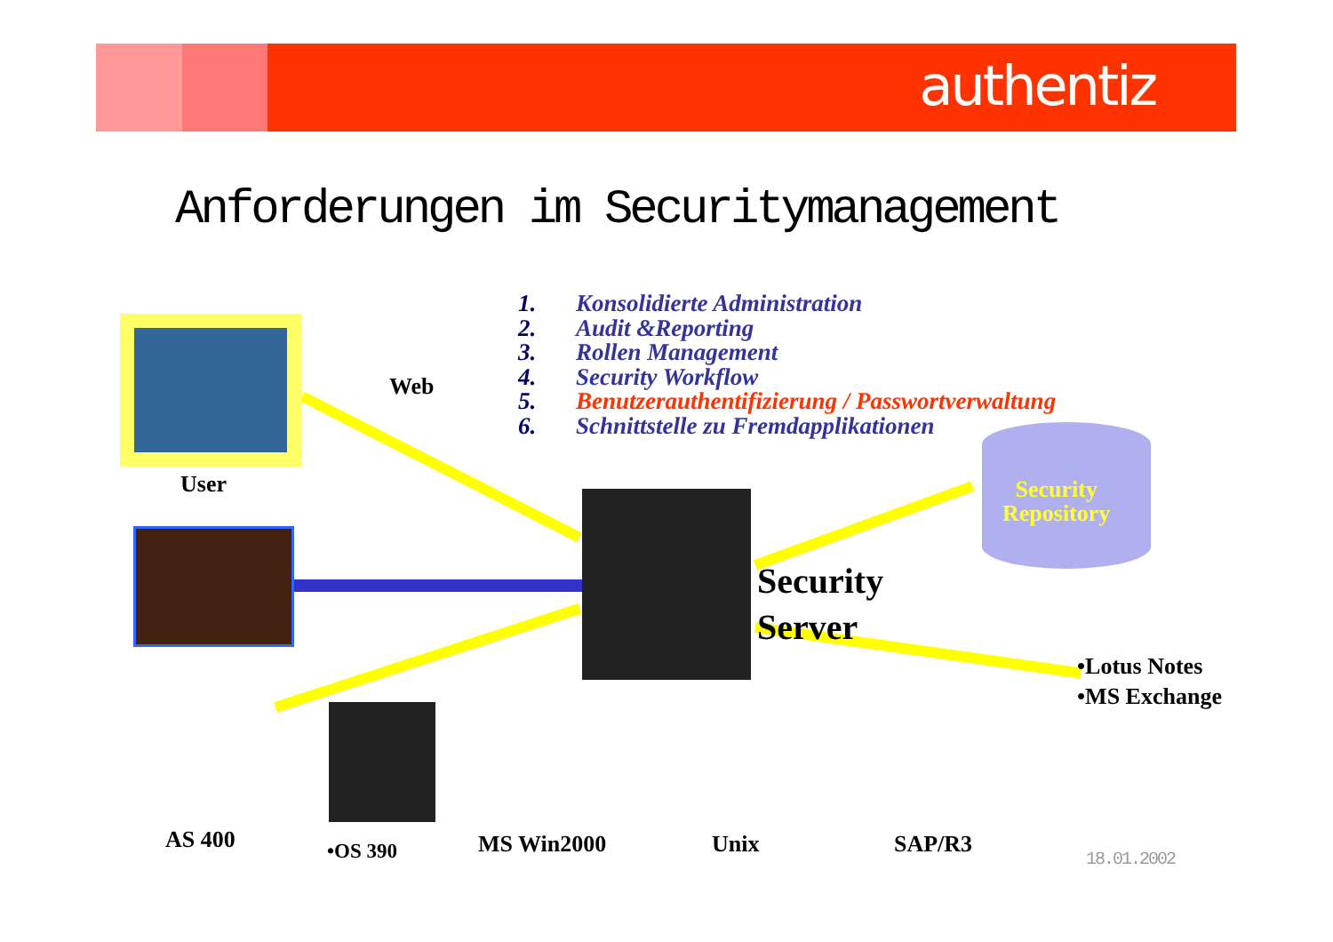authentiz
Anforderungen im Securitymanagement
1. Konsolidierte Administration
2. Audit &Reporting
3. Rollen Management
4. Security Workflow
5. Benutzerauthentifizierung / Passwortverwaltung
6. Schnittstelle zu Fremdapplikationen
Web
User
Security
Repository
Security
Server
•Lotus Notes
•MS Exchange
AS 400 •OS 390 MS Win2000 Unix SAP/R3
18.01.2002